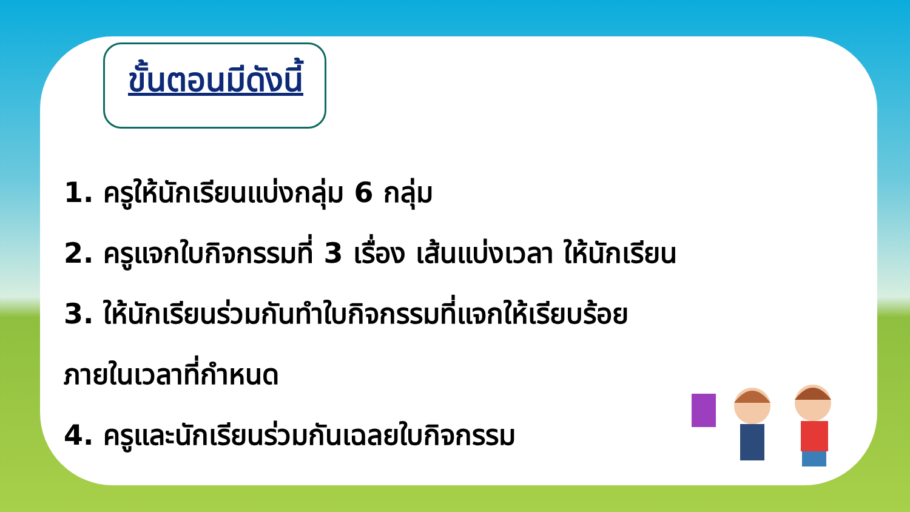ขั้นตอนมีดังนี้
1. ครูให้นักเรียนแบ่งกลุ่ม 6 กลุ่ม
2. ครูแจกใบกิจกรรมที่ 3 เรื่อง เส้นแบ่งเวลา ให้นักเรียน
3. ให้นักเรียนร่วมกันทำใบกิจกรรมที่แจกให้เรียบร้อย
ภายในเวลาที่กำหนด
4. ครูและนักเรียนร่วมกันเฉลยใบกิจกรรม